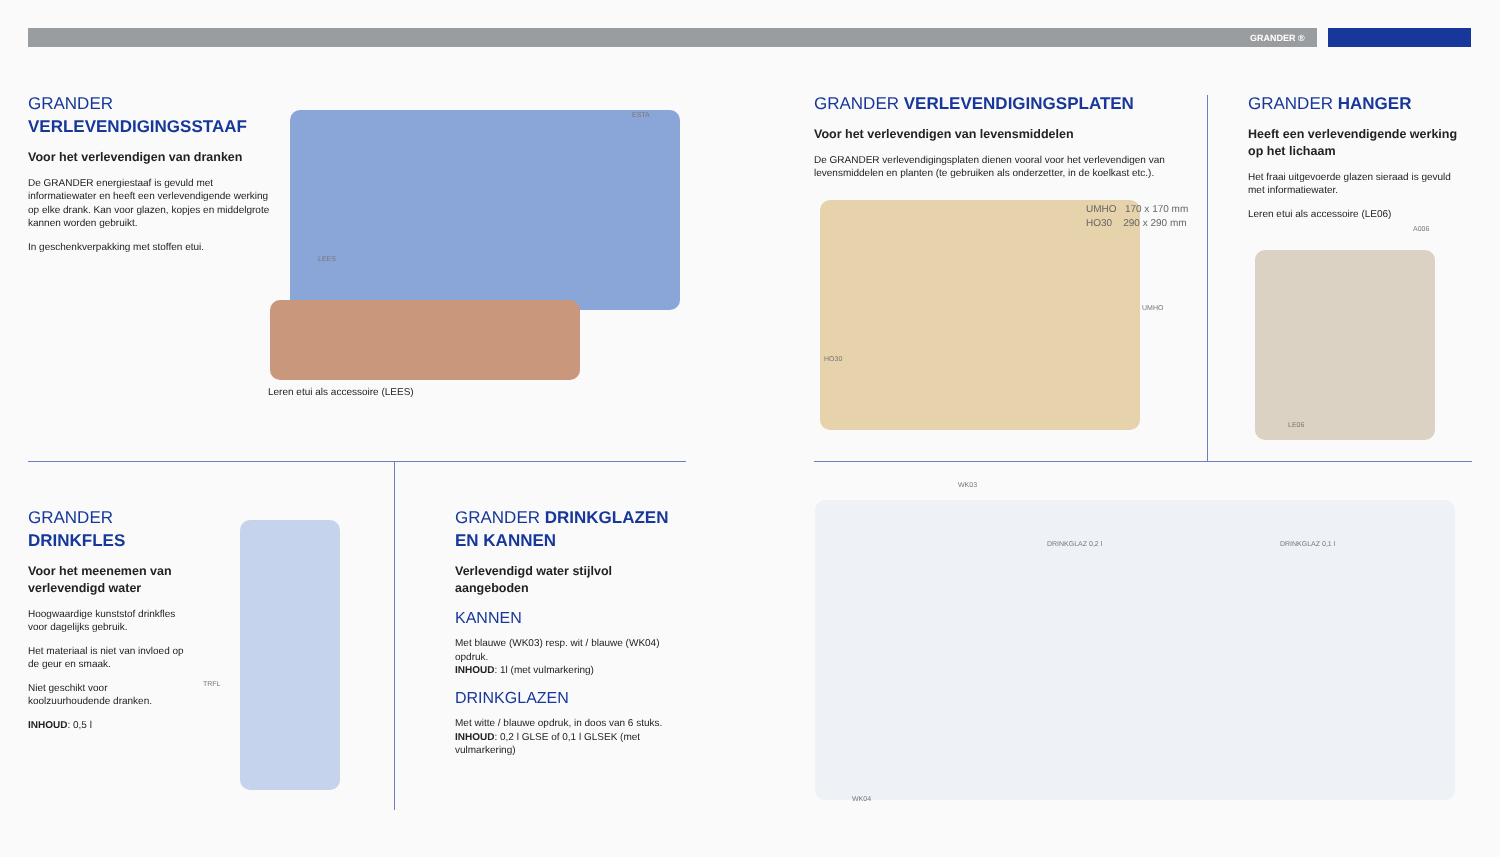GRANDER ®
GRANDER VERLEVENDIGINGSSTAAF
Voor het verlevendigen van dranken
De GRANDER energiestaaf is gevuld met informatiewater en heeft een verlevendigende werking op elke drank. Kan voor glazen, kopjes en middelgrote kannen worden gebruikt.
In geschenkverpakking met stoffen etui.
ESTA
LEES
Leren etui als accessoire (LEES)
GRANDER VERLEVENDIGINGSPLATEN
Voor het verlevendigen van levensmiddelen
De GRANDER verlevendigingsplaten dienen vooral voor het verlevendigen van levensmiddelen en planten (te gebruiken als onderzetter, in de koelkast etc.).
UMHO 170 x 170 mm
HO30 290 x 290 mm
UMHO
HO30
GRANDER HANGER
Heeft een verlevendigende werking op het lichaam
Het fraai uitgevoerde glazen sieraad is gevuld met informatiewater.
Leren etui als accessoire (LE06)
A006
LE06
GRANDER DRINKFLES
Voor het meenemen van verlevendigd water
Hoogwaardige kunststof drinkfles voor dagelijks gebruik.
Het materiaal is niet van invloed op de geur en smaak.
Niet geschikt voor koolzuurhoudende dranken.
INHOUD: 0,5 l
TRFL
GRANDER DRINKGLAZEN EN KANNEN
Verlevendigd water stijlvol aangeboden
KANNEN
Met blauwe (WK03) resp. wit / blauwe (WK04) opdruk.
INHOUD: 1l (met vulmarkering)
DRINKGLAZEN
Met witte / blauwe opdruk, in doos van 6 stuks.
INHOUD: 0,2 l GLSE of 0,1 l GLSEK (met vulmarkering)
WK03
DRINKGLAZ 0,2 l DRINKGLAZ 0,1 l
WK04